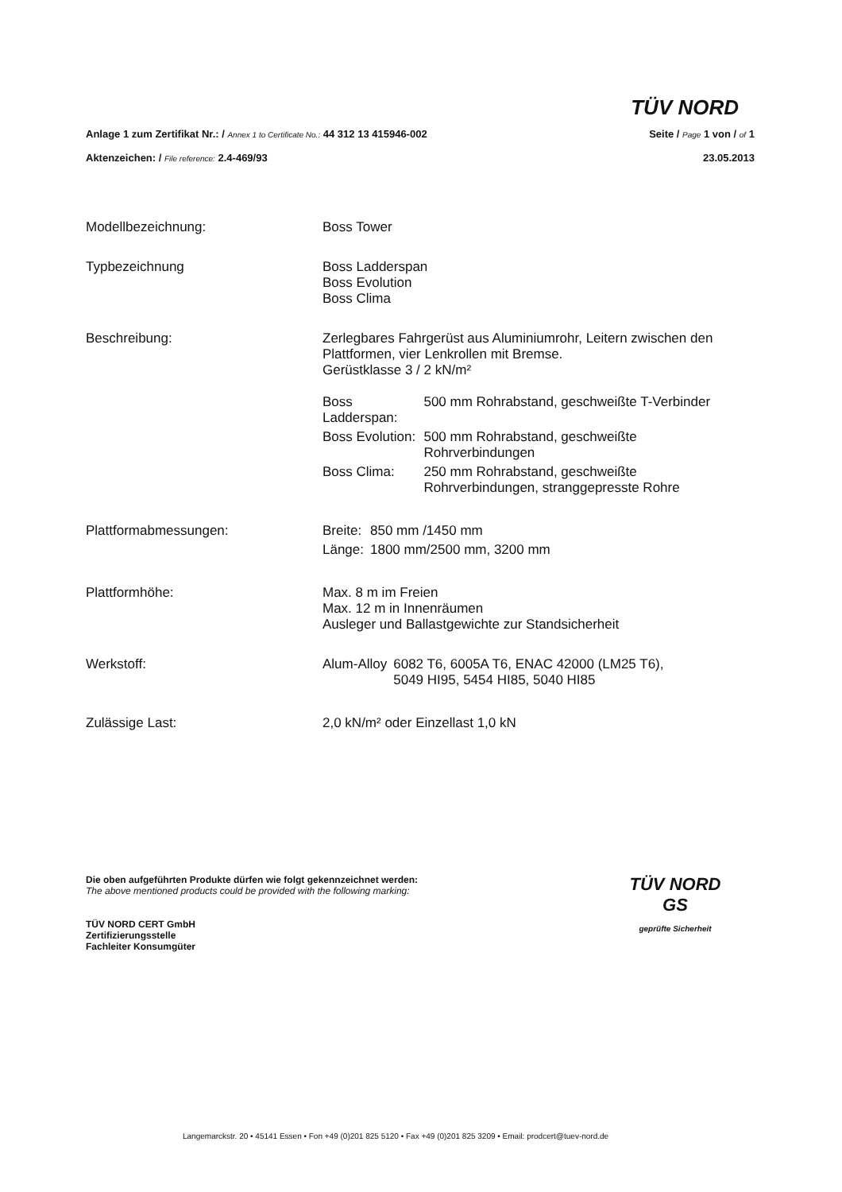TÜV NORD
Anlage 1 zum Zertifikat Nr.: / Annex 1 to Certificate No.: 44 312 13 415946-002
Aktenzeichen: / File reference: 2.4-469/93
Seite / Page 1 von / of 1
23.05.2013
| Modellbezeichnung: | Boss Tower |
| Typbezeichnung | Boss Ladderspan Boss Evolution Boss Clima |
| Beschreibung: | Zerlegbares Fahrgerüst aus Aluminiumrohr, Leitern zwischen den Plattformen, vier Lenkrollen mit Bremse. Gerüstklasse 3 / 2 kN/m² / Boss Ladderspan: / 500 mm Rohrabstand, geschweißte T-Verbinder / / Boss Evolution: / 500 mm Rohrabstand, geschweißte Rohrverbindungen / / Boss Clima: / 250 mm Rohrabstand, geschweißte Rohrverbindungen, stranggepresste Rohre / |
| Plattformabmessungen: | / Breite: / 850 mm /1450 mm / / Länge: / 1800 mm/2500 mm, 3200 mm / |
| Plattformhöhe: | Max. 8 m im Freien Max. 12 m in Innenräumen Ausleger und Ballastgewichte zur Standsicherheit |
| Werkstoff: | / Alum-Alloy / 6082 T6, 6005A T6, ENAC 42000 (LM25 T6), 5049 HI95, 5454 HI85, 5040 HI85 / |
| Zulässige Last: | 2,0 kN/m² oder Einzellast 1,0 kN |
Die oben aufgeführten Produkte dürfen wie folgt gekennzeichnet werden:
The above mentioned products could be provided with the following marking:
TÜV NORD CERT GmbH
Zertifizierungsstelle
Fachleiter Konsumgüter
TÜV NORD
GS
geprüfte Sicherheit
Langemarckstr. 20 • 45141 Essen • Fon +49 (0)201 825 5120 • Fax +49 (0)201 825 3209 • Email: prodcert@tuev-nord.de